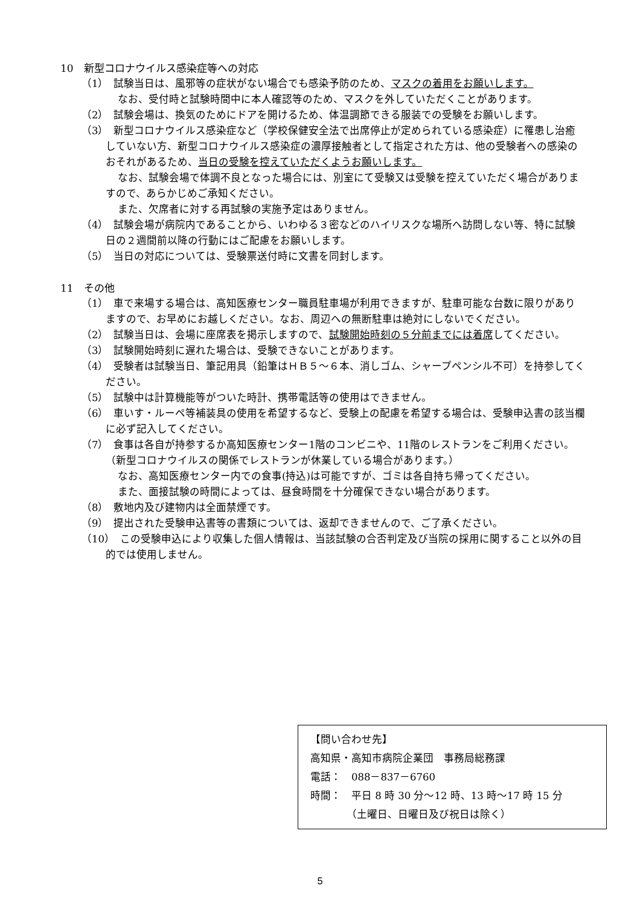10　新型コロナウイルス感染症等への対応
（1）　試験当日は、風邪等の症状がない場合でも感染予防のため、マスクの着用をお願いします。
なお、受付時と試験時間中に本人確認等のため、マスクを外していただくことがあります。
（2）　試験会場は、換気のためにドアを開けるため、体温調節できる服装での受験をお願いします。
（3）　新型コロナウイルス感染症など（学校保健安全法で出席停止が定められている感染症）に罹患し治癒していない方、新型コロナウイルス感染症の濃厚接触者として指定された方は、他の受験者への感染のおそれがあるため、当日の受験を控えていただくようお願いします。
なお、試験会場で体調不良となった場合には、別室にて受験又は受験を控えていただく場合がありますので、あらかじめご承知ください。
また、欠席者に対する再試験の実施予定はありません。
（4）　試験会場が病院内であることから、いわゆる３密などのハイリスクな場所へ訪問しない等、特に試験日の２週間前以降の行動にはご配慮をお願いします。
（5）　当日の対応については、受験票送付時に文書を同封します。
11　その他
（1）　車で来場する場合は、高知医療センター職員駐車場が利用できますが、駐車可能な台数に限りがありますので、お早めにお越しください。なお、周辺への無断駐車は絶対にしないでください。
（2）　試験当日は、会場に座席表を掲示しますので、試験開始時刻の５分前までには着席してください。
（3）　試験開始時刻に遅れた場合は、受験できないことがあります。
（4）　受験者は試験当日、筆記用具（鉛筆はＨＢ５～６本、消しゴム、シャープペンシル不可）を持参してください。
（5）　試験中は計算機能等がついた時計、携帯電話等の使用はできません。
（6）　車いす・ルーペ等補装具の使用を希望するなど、受験上の配慮を希望する場合は、受験申込書の該当欄に必ず記入してください。
（7）　食事は各自が持参するか高知医療センター1階のコンビニや、11階のレストランをご利用ください。（新型コロナウイルスの関係でレストランが休業している場合があります。）
なお、高知医療センター内での食事(持込)は可能ですが、ゴミは各自持ち帰ってください。
また、面接試験の時間によっては、昼食時間を十分確保できない場合があります。
（8）　敷地内及び建物内は全面禁煙です。
（9）　提出された受験申込書等の書類については、返却できませんので、ご了承ください。
（10）　この受験申込により収集した個人情報は、当該試験の合否判定及び当院の採用に関すること以外の目的では使用しません。
【問い合わせ先】
高知県・高知市病院企業団　事務局総務課
電話：　088－837－6760
時間：　平日 8 時 30 分～12 時、13 時～17 時 15 分
　　　　（土曜日、日曜日及び祝日は除く）
5